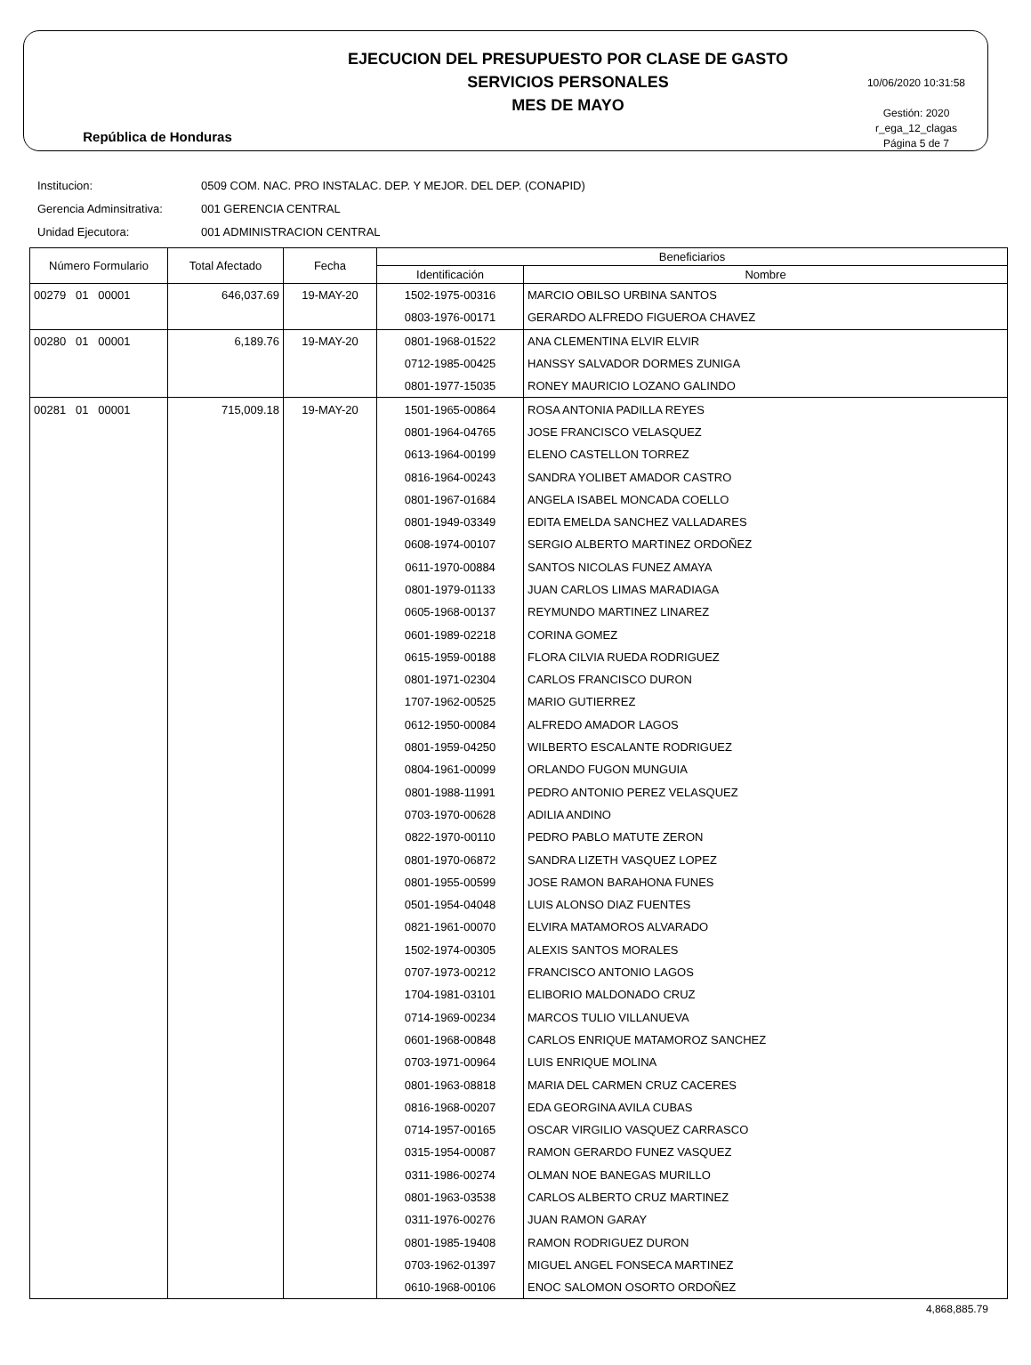República de Honduras
EJECUCION DEL PRESUPUESTO POR CLASE DE GASTO
SERVICIOS PERSONALES
MES DE MAYO
10/06/2020 10:31:58
Gestión: 2020
r_ega_12_clagas
Página 5 de 7
Institucion: 0509 COM. NAC. PRO INSTALAC. DEP. Y MEJOR. DEL DEP. (CONAPID)
Gerencia Adminsitrativa: 001 GERENCIA CENTRAL
Unidad Ejecutora: 001 ADMINISTRACION CENTRAL
| Número Formulario | Total Afectado | Fecha | Beneficiarios | |
| --- | --- | --- | --- | --- |
| | | | Identificación | Nombre |
| 00279 01 00001 | 646,037.69 | 19-MAY-20 | 1502-1975-00316 | MARCIO OBILSO URBINA SANTOS |
| | | | 0803-1976-00171 | GERARDO ALFREDO FIGUEROA CHAVEZ |
| 00280 01 00001 | 6,189.76 | 19-MAY-20 | 0801-1968-01522 | ANA CLEMENTINA ELVIR ELVIR |
| | | | 0712-1985-00425 | HANSSY SALVADOR DORMES ZUNIGA |
| | | | 0801-1977-15035 | RONEY MAURICIO LOZANO GALINDO |
| 00281 01 00001 | 715,009.18 | 19-MAY-20 | 1501-1965-00864 | ROSA ANTONIA PADILLA REYES |
| | | | 0801-1964-04765 | JOSE FRANCISCO VELASQUEZ |
| | | | 0613-1964-00199 | ELENO CASTELLON TORREZ |
| | | | 0816-1964-00243 | SANDRA YOLIBET AMADOR CASTRO |
| | | | 0801-1967-01684 | ANGELA ISABEL MONCADA COELLO |
| | | | 0801-1949-03349 | EDITA EMELDA SANCHEZ VALLADARES |
| | | | 0608-1974-00107 | SERGIO ALBERTO MARTINEZ ORDOÑEZ |
| | | | 0611-1970-00884 | SANTOS NICOLAS FUNEZ AMAYA |
| | | | 0801-1979-01133 | JUAN CARLOS LIMAS MARADIAGA |
| | | | 0605-1968-00137 | REYMUNDO MARTINEZ LINAREZ |
| | | | 0601-1989-02218 | CORINA GOMEZ |
| | | | 0615-1959-00188 | FLORA CILVIA RUEDA RODRIGUEZ |
| | | | 0801-1971-02304 | CARLOS FRANCISCO DURON |
| | | | 1707-1962-00525 | MARIO GUTIERREZ |
| | | | 0612-1950-00084 | ALFREDO AMADOR LAGOS |
| | | | 0801-1959-04250 | WILBERTO ESCALANTE RODRIGUEZ |
| | | | 0804-1961-00099 | ORLANDO FUGON MUNGUIA |
| | | | 0801-1988-11991 | PEDRO ANTONIO PEREZ VELASQUEZ |
| | | | 0703-1970-00628 | ADILIA ANDINO |
| | | | 0822-1970-00110 | PEDRO PABLO MATUTE ZERON |
| | | | 0801-1970-06872 | SANDRA LIZETH VASQUEZ LOPEZ |
| | | | 0801-1955-00599 | JOSE RAMON BARAHONA FUNES |
| | | | 0501-1954-04048 | LUIS ALONSO DIAZ FUENTES |
| | | | 0821-1961-00070 | ELVIRA MATAMOROS ALVARADO |
| | | | 1502-1974-00305 | ALEXIS SANTOS MORALES |
| | | | 0707-1973-00212 | FRANCISCO ANTONIO LAGOS |
| | | | 1704-1981-03101 | ELIBORIO MALDONADO CRUZ |
| | | | 0714-1969-00234 | MARCOS TULIO VILLANUEVA |
| | | | 0601-1968-00848 | CARLOS ENRIQUE MATAMOROZ SANCHEZ |
| | | | 0703-1971-00964 | LUIS ENRIQUE MOLINA |
| | | | 0801-1963-08818 | MARIA DEL CARMEN CRUZ CACERES |
| | | | 0816-1968-00207 | EDA GEORGINA AVILA CUBAS |
| | | | 0714-1957-00165 | OSCAR VIRGILIO VASQUEZ CARRASCO |
| | | | 0315-1954-00087 | RAMON GERARDO FUNEZ VASQUEZ |
| | | | 0311-1986-00274 | OLMAN NOE BANEGAS MURILLO |
| | | | 0801-1963-03538 | CARLOS ALBERTO CRUZ MARTINEZ |
| | | | 0311-1976-00276 | JUAN RAMON GARAY |
| | | | 0801-1985-19408 | RAMON RODRIGUEZ DURON |
| | | | 0703-1962-01397 | MIGUEL ANGEL FONSECA MARTINEZ |
| | | | 0610-1968-00106 | ENOC SALOMON OSORTO ORDOÑEZ |
4,868,885.79